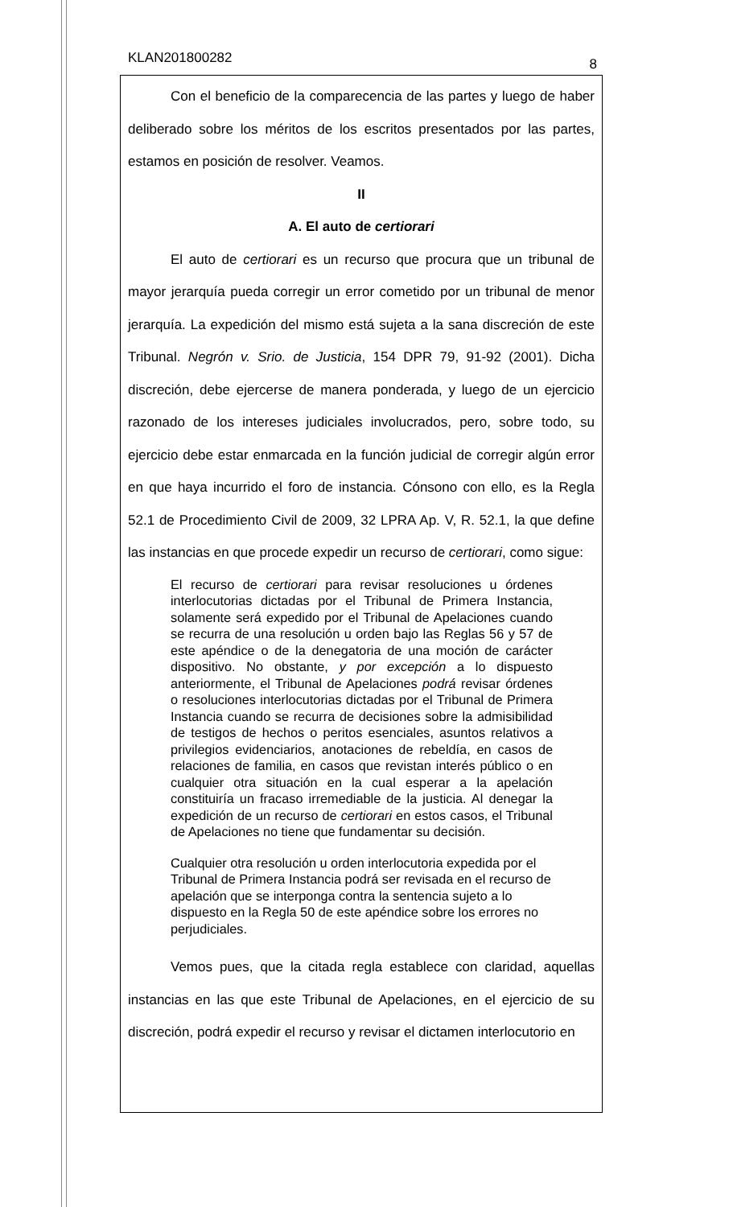KLAN201800282 8
Con el beneficio de la comparecencia de las partes y luego de haber deliberado sobre los méritos de los escritos presentados por las partes, estamos en posición de resolver. Veamos.
II
A. El auto de certiorari
El auto de certiorari es un recurso que procura que un tribunal de mayor jerarquía pueda corregir un error cometido por un tribunal de menor jerarquía. La expedición del mismo está sujeta a la sana discreción de este Tribunal. Negrón v. Srio. de Justicia, 154 DPR 79, 91-92 (2001). Dicha discreción, debe ejercerse de manera ponderada, y luego de un ejercicio razonado de los intereses judiciales involucrados, pero, sobre todo, su ejercicio debe estar enmarcada en la función judicial de corregir algún error en que haya incurrido el foro de instancia. Cónsono con ello, es la Regla 52.1 de Procedimiento Civil de 2009, 32 LPRA Ap. V, R. 52.1, la que define las instancias en que procede expedir un recurso de certiorari, como sigue:
El recurso de certiorari para revisar resoluciones u órdenes interlocutorias dictadas por el Tribunal de Primera Instancia, solamente será expedido por el Tribunal de Apelaciones cuando se recurra de una resolución u orden bajo las Reglas 56 y 57 de este apéndice o de la denegatoria de una moción de carácter dispositivo. No obstante, y por excepción a lo dispuesto anteriormente, el Tribunal de Apelaciones podrá revisar órdenes o resoluciones interlocutorias dictadas por el Tribunal de Primera Instancia cuando se recurra de decisiones sobre la admisibilidad de testigos de hechos o peritos esenciales, asuntos relativos a privilegios evidenciarios, anotaciones de rebeldía, en casos de relaciones de familia, en casos que revistan interés público o en cualquier otra situación en la cual esperar a la apelación constituiría un fracaso irremediable de la justicia. Al denegar la expedición de un recurso de certiorari en estos casos, el Tribunal de Apelaciones no tiene que fundamentar su decisión.
Cualquier otra resolución u orden interlocutoria expedida por el Tribunal de Primera Instancia podrá ser revisada en el recurso de apelación que se interponga contra la sentencia sujeto a lo dispuesto en la Regla 50 de este apéndice sobre los errores no perjudiciales.
Vemos pues, que la citada regla establece con claridad, aquellas instancias en las que este Tribunal de Apelaciones, en el ejercicio de su discreción, podrá expedir el recurso y revisar el dictamen interlocutorio en